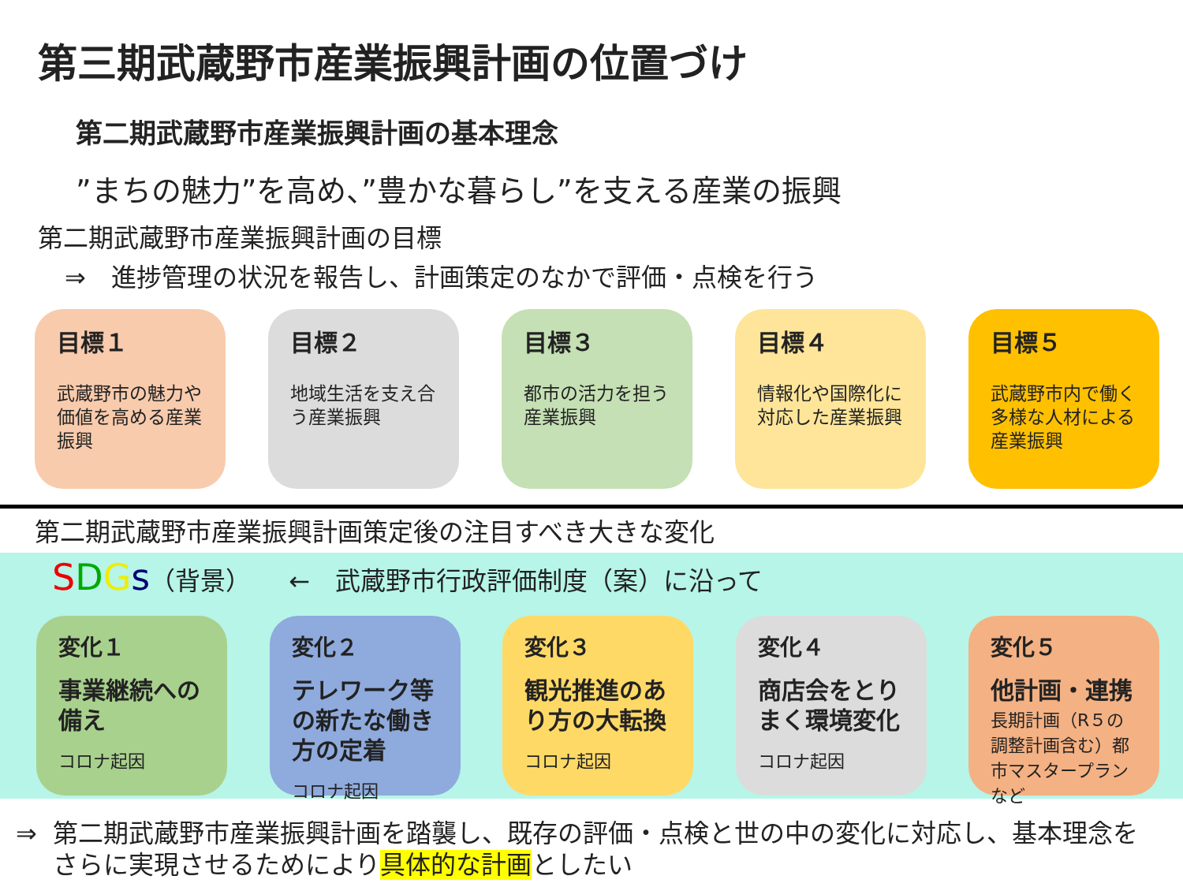第三期武蔵野市産業振興計画の位置づけ
第二期武蔵野市産業振興計画の基本理念
”まちの魅力”を高め、”豊かな暮らし”を支える産業の振興
第二期武蔵野市産業振興計画の目標
⇒　進捗管理の状況を報告し、計画策定のなかで評価・点検を行う
目標１
武蔵野市の魅力や価値を高める産業振興
目標２
地域生活を支え合う産業振興
目標３
都市の活力を担う産業振興
目標４
情報化や国際化に対応した産業振興
目標５
武蔵野市内で働く多様な人材による産業振興
第二期武蔵野市産業振興計画策定後の注目すべき大きな変化
SDGs（背景）　　←　武蔵野市行政評価制度（案）に沿って
変化１
事業継続への備え
コロナ起因
変化２
テレワーク等の新たな働き方の定着
コロナ起因
変化３
観光推進のあり方の大転換
コロナ起因
変化４
商店会をとりまく環境変化
コロナ起因
変化５
他計画・連携
長期計画（R５の調整計画含む）都市マスタープランなど
⇒ 第二期武蔵野市産業振興計画を踏襲し、既存の評価・点検と世の中の変化に対応し、基本理念をさらに実現させるためにより具体的な計画としたい